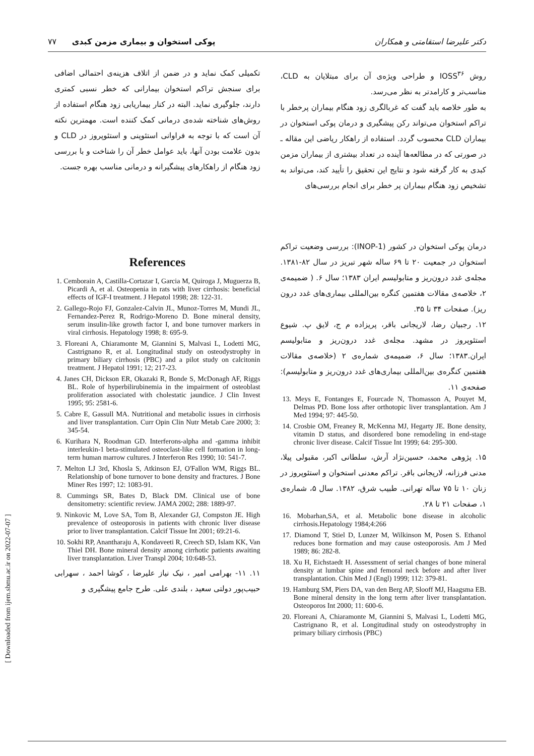دکتر علیرضا استقامتی و همکاران پوکی استخوان و بیماری مزمن کبدی ۷۷
روش IOSS<sup>۳۶</sup> و طراحی ویژه‌ی آن برای مبتلایان به CLD، مناسب‌تر و کارامدتر به نظر می‌رسد.
به طور خلاصه باید گفت که غربالگری زود هنگام بیماران پرخطر با تراکم استخوان می‌تواند رکن پیشگیری و درمان پوکی استخوان در بیماران CLD محسوب گردد. استفاده از راهکار ریاضی این مقاله ـ در صورتی که در مطالعه‌ها آینده در تعداد بیشتری از بیماران مزمن کبدی به کار گرفته شود و نتایج این تحقیق را تأیید کند، می‌تواند به تشخیص زود هنگام بیماران پر خطر برای انجام بررسی‌های
درمان پوکی استخوان در کشور (INOP-1): بررسی وضعیت تراکم استخوان در جمعیت ۲۰ تا ۶۹ ساله شهر تبریز در سال ۸۲-۱۳۸۱. مجله‌ی غدد درون‌ریز و متابولیسم ایران ۱۳۸۳؛ سال ۶. ( ضمیمه‌ی ۲، خلاصه‌ی مقالات هفتمین کنگره بین‌المللی بیماری‌های غدد درون ریز). صفحات ۳۴ تا ۳۵.
۱۲. رجبیان رضا، لاریجانی باقر، پریزاده م ج، لایق پ. شیوع استئوپروز در مشهد. مجله‌ی غدد درون‌ریز و متابولیسم ایران.۱۳۸۳؛ سال ۶، ضمیمه‌ی شماره‌ی ۲ (خلاصه‌ی مقالات هفتمین کنگره‌ی بین‌المللی بیماری‌های غدد درون‌ریز و متابولیسم): صفحه‌ی ۱۱.
13. Meys E, Fontanges E, Fourcade N, Thomasson A, Pouyet M, Delmas PD. Bone loss after orthotopic liver transplantation. Am J Med 1994; 97: 445-50.
14. Crosbie OM, Freaney R, McKenna MJ, Hegarty JE. Bone density, vitamin D status, and disordered bone remodeling in end-stage chronic liver disease. Calcif Tissue Int 1999; 64: 295-300.
۱۵. پژوهی محمد، حسین‌نژاد آرش، سلطانی اکبر، مقبولی پیلا، مدنی فرزانه، لاریجانی باقر. تراکم معدنی استخوان و استئوپروز در زنان ۱۰ تا ۷۵ ساله تهرانی. طبیب شرق، ۱۳۸۲. سال ۵، شماره‌ی ۱، صفحات ۲۱ تا ۲۸.
16. Mobarhan,SA, et al. Metabolic bone disease in alcoholic cirrhosis.Hepatology 1984;4:266
17. Diamond T, Stiel D, Lunzer M, Wilkinson M, Posen S. Ethanol reduces bone formation and may cause osteoporosis. Am J Med 1989; 86: 282-8.
18. Xu H, Eichstaedt H. Assessment of serial changes of bone mineral density at lumbar spine and femoral neck before and after liver transplantation. Chin Med J (Engl) 1999; 112: 379-81.
19. Hamburg SM, Piers DA, van den Berg AP, Slooff MJ, Haagsma EB. Bone mineral density in the long term after liver transplantation. Osteoporos Int 2000; 11: 600-6.
20. Floreani A, Chiaramonte M, Giannini S, Malvasi L, Lodetti MG, Castrignano R, et al. Longitudinal study on osteodystrophy in primary biliary cirrhosis (PBC)
تکمیلی کمک نماید و در ضمن از اتلاف هزینه‌ی احتمالی اضافی برای سنجش تراکم استخوان بیمارانی که خطر نسبی کمتری دارند، جلوگیری نماید. البته در کنار بیماریابی زود هنگام استفاده از روش‌های شناخته شده‌ی درمانی کمک کننده است. مهمترین نکته آن است که با توجه به فراوانی استئوپنی و استئوپروز در CLD و بدون علامت بودن آنها، باید عوامل خطر آن را شناخت و با بررسی زود هنگام از راهکارهای پیشگیرانه و درمانی مناسب بهره جست.
References
1. Cemborain A, Castilla-Cortazar I, Garcia M, Quiroga J, Muguerza B, Picardi A, et al. Osteopenia in rats with liver cirrhosis: beneficial effects of IGF-I treatment. J Hepatol 1998; 28: 122-31.
2. Gallego-Rojo FJ, Gonzalez-Calvin JL, Munoz-Torres M, Mundi JL, Fernandez-Perez R, Rodrigo-Moreno D. Bone mineral density, serum insulin-like growth factor I, and bone turnover markers in viral cirrhosis. Hepatology 1998; 8: 695-9.
3. Floreani A, Chiaramonte M, Giannini S, Malvasi L, Lodetti MG, Castrignano R, et al. Longitudinal study on osteodystrophy in primary biliary cirrhosis (PBC) and a pilot study on calcitonin treatment. J Hepatol 1991; 12; 217-23.
4. Janes CH, Dickson ER, Okazaki R, Bonde S, McDonagh AF, Riggs BL. Role of hyperbilirubinemia in the impairment of osteoblast proliferation associated with cholestatic jaundice. J Clin Invest 1995; 95: 2581-6.
5. Cabre E, Gassull MA. Nutritional and metabolic issues in cirrhosis and liver transplantation. Curr Opin Clin Nutr Metab Care 2000; 3: 345-54.
6. Kurihara N, Roodman GD. Interferons-alpha and -gamma inhibit interleukin-1 beta-stimulated osteoclast-like cell formation in long-term human marrow cultures. J Interferon Res 1990; 10: 541-7.
7. Melton LJ 3rd, Khosla S, Atkinson EJ, O'Fallon WM, Riggs BL. Relationship of bone turnover to bone density and fractures. J Bone Miner Res 1997; 12: 1083-91.
8. Cummings SR, Bates D, Black DM. Clinical use of bone densitometry: scientific review. JAMA 2002; 288: 1889-97.
9. Ninkovic M, Love SA, Tom B, Alexander GJ, Compston JE. High prevalence of osteoporosis in patients with chronic liver disease prior to liver transplantation. Calcif Tissue Int 2001; 69:21-6.
10. Sokhi RP, Anantharaju A, Kondaveeti R, Creech SD, Islam KK, Van Thiel DH. Bone mineral density among cirrhotic patients awaiting liver transplantation. Liver Transpl 2004; 10:648-53.
۱۱. ۱۱- بهرامی امیر ، نیک نیاز علیرضا ، کوشا احمد ، سهرابی حبیب‌پور دولتی سعید ، بلندی علی. طرح جامع پیشگیری و
[ Downloaded from ijem.sbmu.ac.ir on 2022-07-07 ]